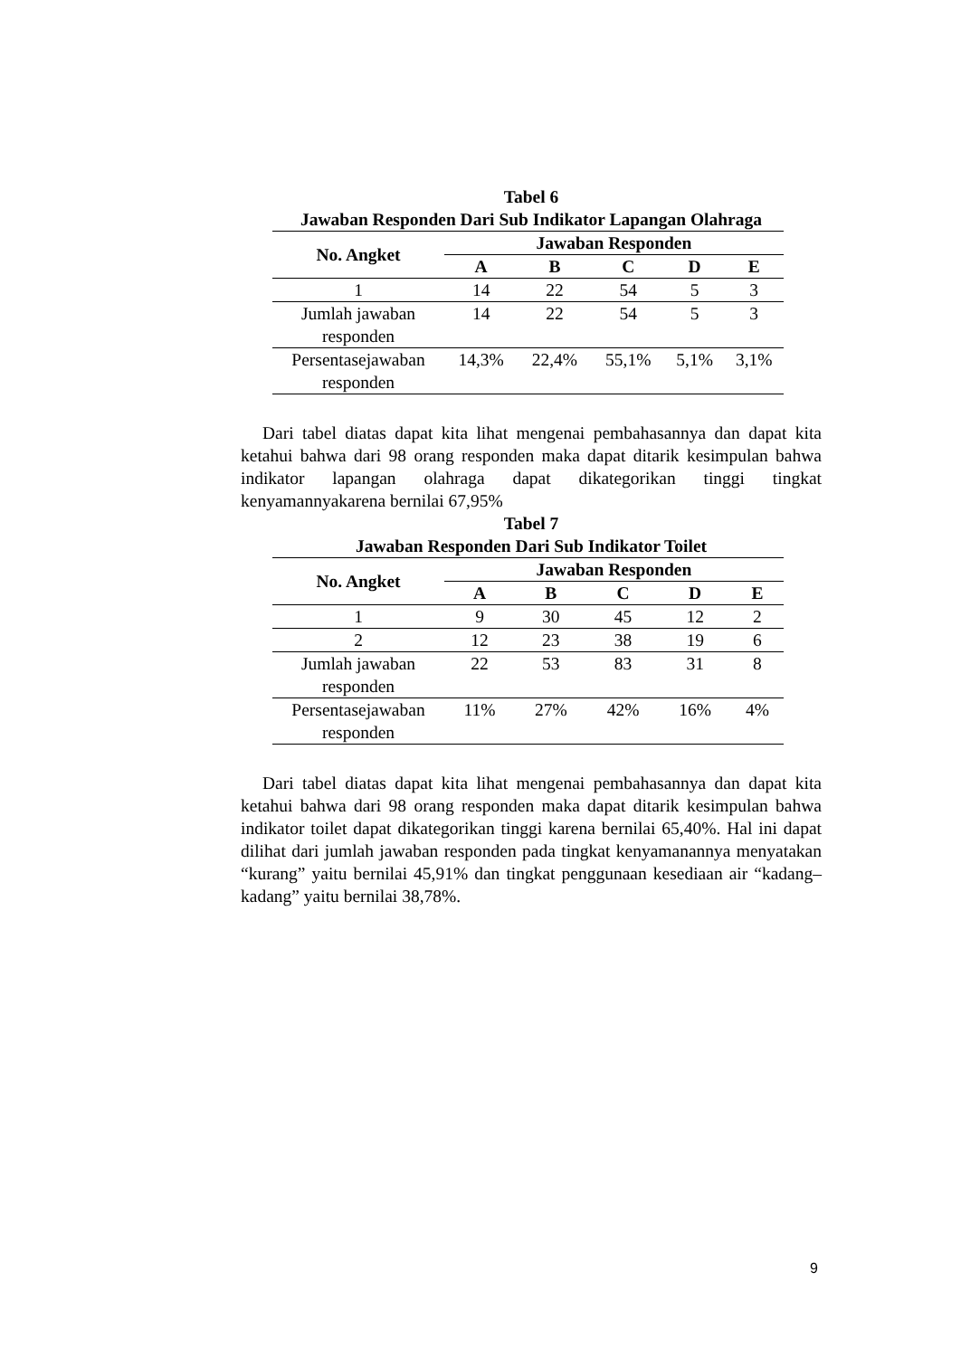Tabel 6
Jawaban Responden Dari Sub Indikator Lapangan Olahraga
| No. Angket | Jawaban Responden | | | | |
| --- | --- | --- | --- | --- | --- |
| | A | B | C | D | E |
| 1 | 14 | 22 | 54 | 5 | 3 |
| Jumlah jawaban responden | 14 | 22 | 54 | 5 | 3 |
| Persentasejawaban responden | 14,3% | 22,4% | 55,1% | 5,1% | 3,1% |
Dari tabel diatas dapat kita lihat mengenai pembahasannya dan dapat kita ketahui bahwa dari 98 orang responden maka dapat ditarik kesimpulan bahwa indikator lapangan olahraga dapat dikategorikan tinggi tingkat kenyamannyakarena bernilai 67,95%
Tabel 7
Jawaban Responden Dari Sub Indikator Toilet
| No. Angket | Jawaban Responden | | | | |
| --- | --- | --- | --- | --- | --- |
| | A | B | C | D | E |
| 1 | 9 | 30 | 45 | 12 | 2 |
| 2 | 12 | 23 | 38 | 19 | 6 |
| Jumlah jawaban responden | 22 | 53 | 83 | 31 | 8 |
| Persentasejawaban responden | 11% | 27% | 42% | 16% | 4% |
Dari tabel diatas dapat kita lihat mengenai pembahasannya dan dapat kita ketahui bahwa dari 98 orang responden maka dapat ditarik kesimpulan bahwa indikator toilet dapat dikategorikan tinggi karena bernilai 65,40%. Hal ini dapat dilihat dari jumlah jawaban responden pada tingkat kenyamanannya menyatakan “kurang” yaitu bernilai 45,91% dan tingkat penggunaan kesediaan air “kadang–kadang” yaitu bernilai 38,78%.
9